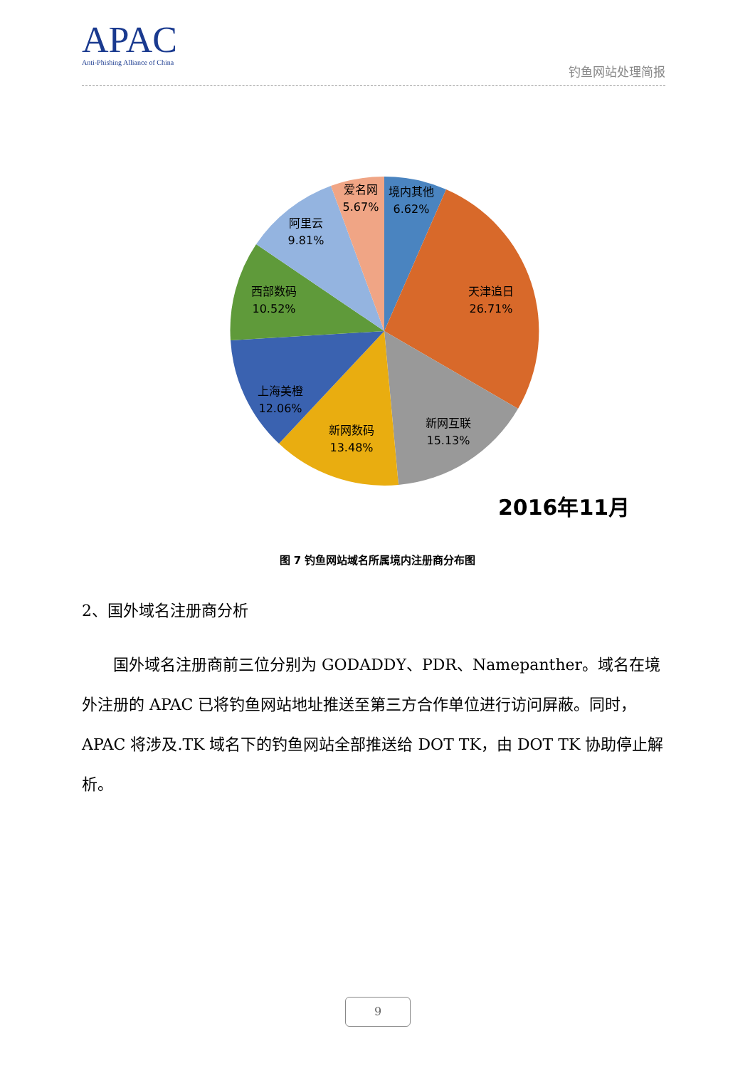APAC
Anti-Phishing Alliance of China
钓鱼网站处理简报
境内其他
6.62%
天津追日
26.71%
新网互联
15.13%
新网数码
13.48%
上海美橙
12.06%
西部数码
10.52%
阿里云
9.81%
爱名网
5.67%
2016年11月
图 7 钓鱼网站域名所属境内注册商分布图
2、国外域名注册商分析
  国外域名注册商前三位分别为 GODADDY、PDR、Namepanther。域名在境外注册的 APAC 已将钓鱼网站地址推送至第三方合作单位进行访问屏蔽。同时，APAC 将涉及.TK 域名下的钓鱼网站全部推送给 DOT TK，由 DOT TK 协助停止解析。
9